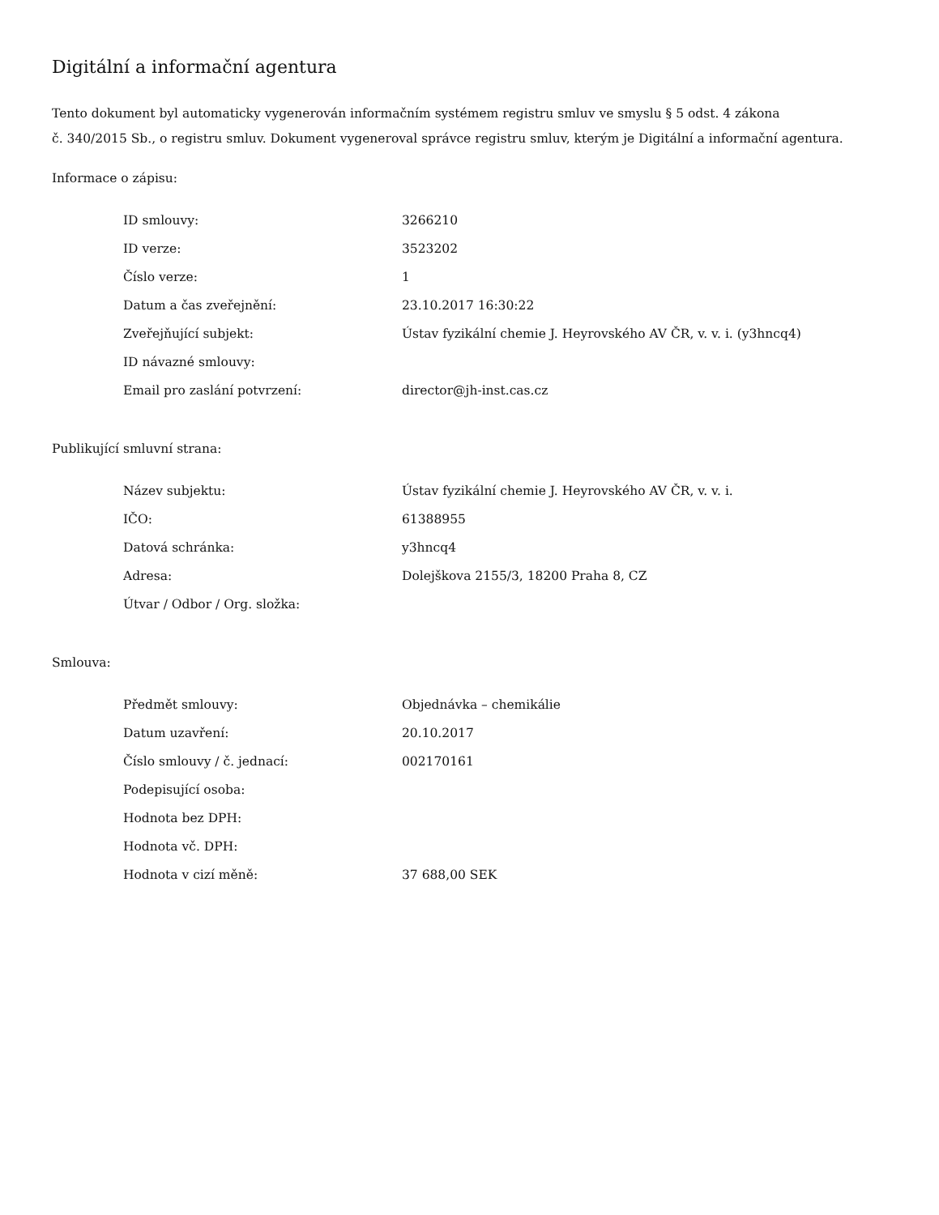Digitální a informační agentura
Tento dokument byl automaticky vygenerován informačním systémem registru smluv ve smyslu § 5 odst. 4 zákona
č. 340/2015 Sb., o registru smluv. Dokument vygeneroval správce registru smluv, kterým je Digitální a informační agentura.
Informace o zápisu:
| ID smlouvy: | 3266210 |
| ID verze: | 3523202 |
| Číslo verze: | 1 |
| Datum a čas zveřejnění: | 23.10.2017 16:30:22 |
| Zveřejňující subjekt: | Ústav fyzikální chemie J. Heyrovského AV ČR, v. v. i. (y3hncq4) |
| ID návazné smlouvy: | |
| Email pro zaslání potvrzení: | director@jh-inst.cas.cz |
Publikující smluvní strana:
| Název subjektu: | Ústav fyzikální chemie J. Heyrovského AV ČR, v. v. i. |
| IČO: | 61388955 |
| Datová schránka: | y3hncq4 |
| Adresa: | Dolejškova 2155/3, 18200 Praha 8, CZ |
| Útvar / Odbor / Org. složka: | |
Smlouva:
| Předmět smlouvy: | Objednávka – chemikálie |
| Datum uzavření: | 20.10.2017 |
| Číslo smlouvy / č. jednací: | 002170161 |
| Podepisující osoba: | |
| Hodnota bez DPH: | |
| Hodnota vč. DPH: | |
| Hodnota v cizí měně: | 37 688,00 SEK |